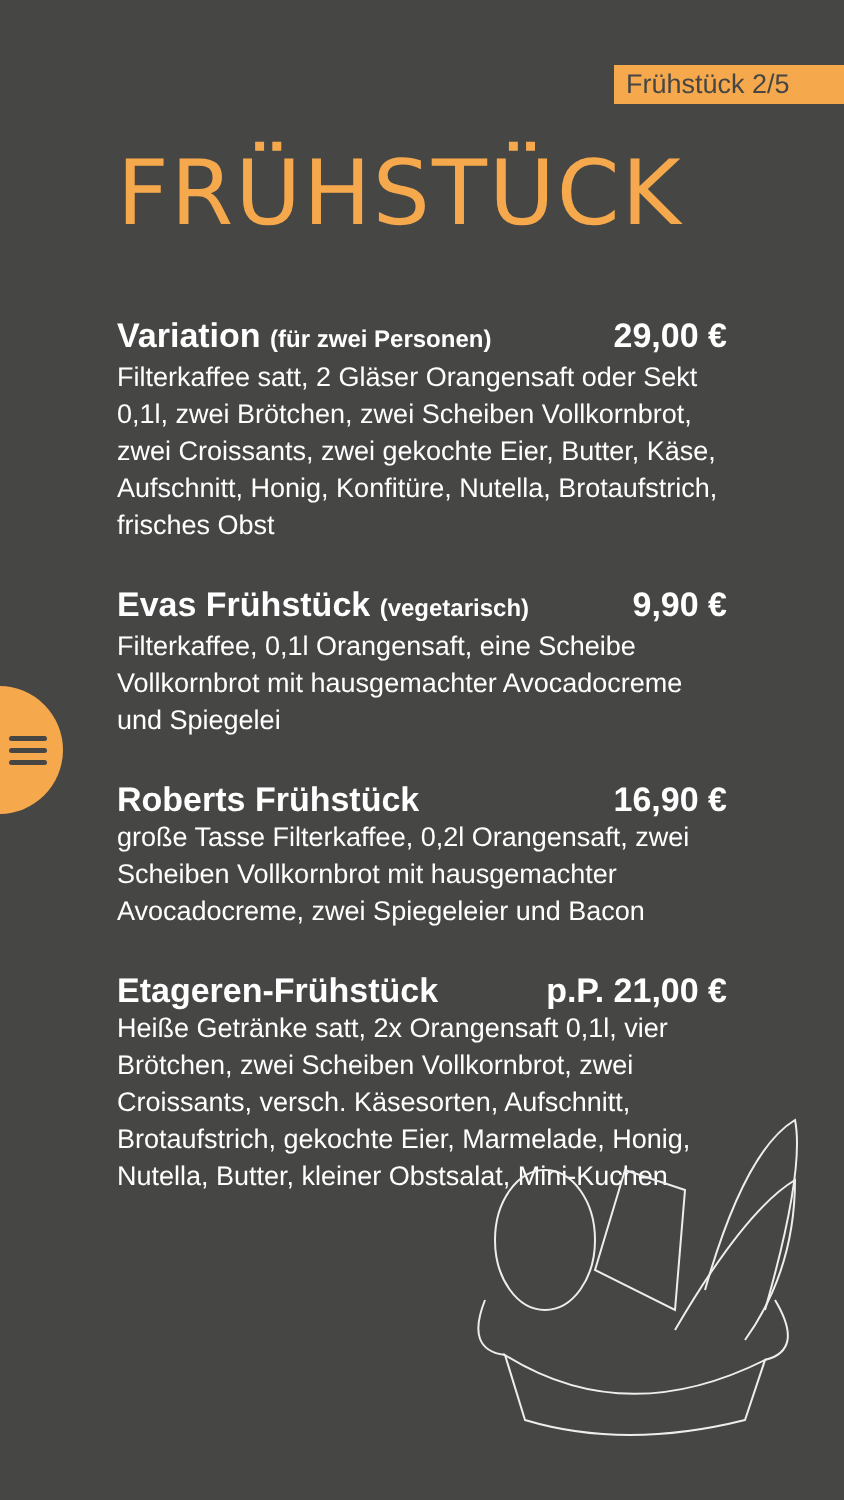Frühstück 2/5
FRÜHSTÜCK
Variation (für zwei Personen) 29,00 €
Filterkaffee satt, 2 Gläser Orangensaft oder Sekt 0,1l, zwei Brötchen, zwei Scheiben Vollkornbrot, zwei Croissants, zwei gekochte Eier, Butter, Käse, Aufschnitt, Honig, Konfitüre, Nutella, Brotaufstrich, frisches Obst
Evas Frühstück (vegetarisch) 9,90 €
Filterkaffee, 0,1l Orangensaft, eine Scheibe Vollkornbrot mit hausgemachter Avocadocreme und Spiegelei
Roberts Frühstück 16,90 €
große Tasse Filterkaffee, 0,2l Orangensaft, zwei Scheiben Vollkornbrot mit hausgemachter Avocadocreme, zwei Spiegeleier und Bacon
Etageren-Frühstück p.P. 21,00 €
Heiße Getränke satt, 2x Orangensaft 0,1l, vier Brötchen, zwei Scheiben Vollkornbrot, zwei Croissants, versch. Käsesorten, Aufschnitt, Brotaufstrich, gekochte Eier, Marmelade, Honig, Nutella, Butter, kleiner Obstsalat, Mini-Kuchen